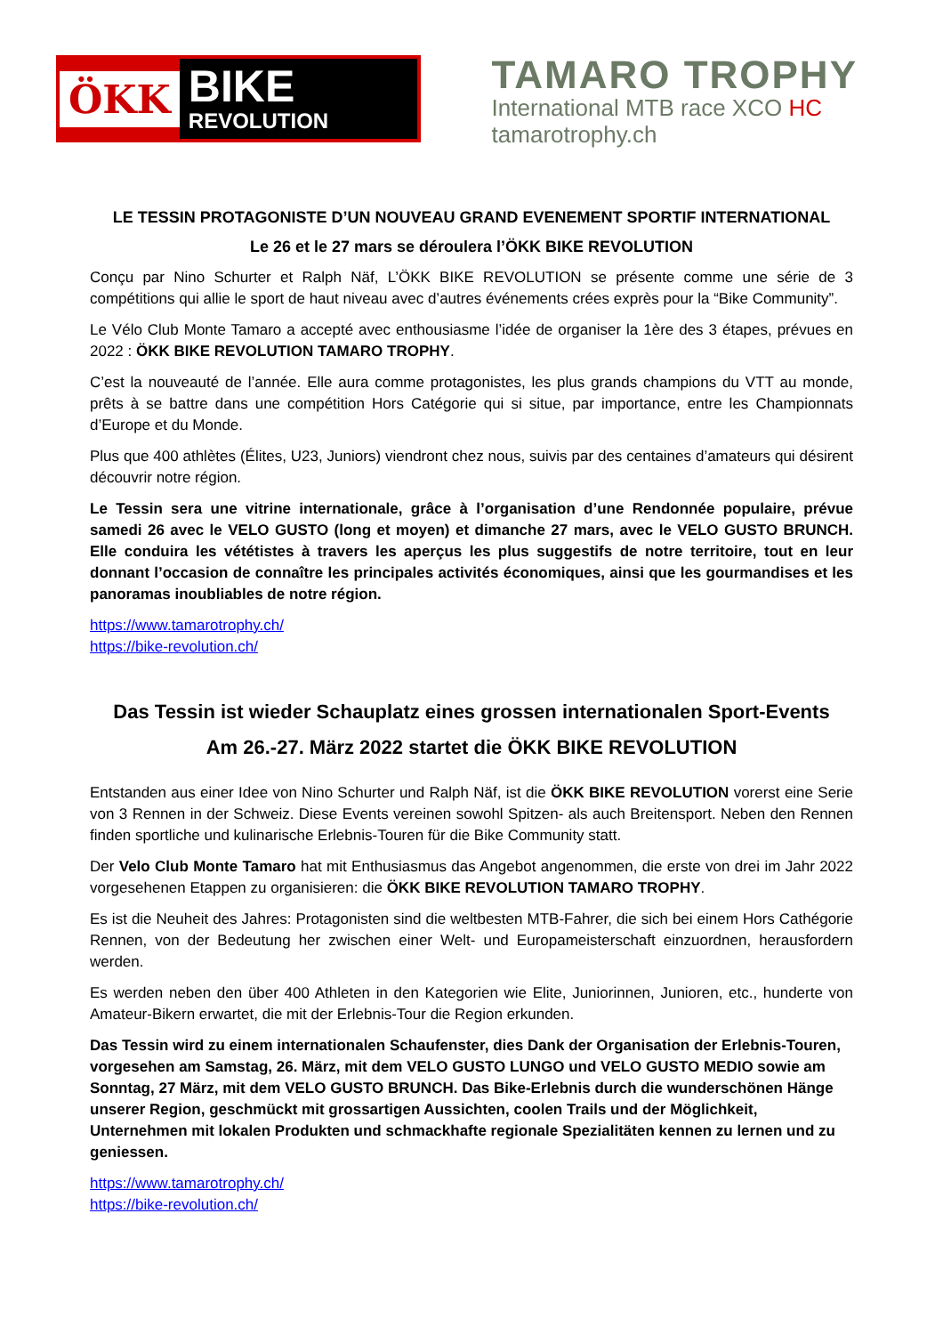ÖKK
BIKE
REVOLUTION
TAMARO TROPHY
International MTB race XCO HC
tamarotrophy.ch
LE TESSIN PROTAGONISTE D’UN NOUVEAU GRAND EVENEMENT SPORTIF INTERNATIONAL
Le 26 et le 27 mars se déroulera l’ÖKK BIKE REVOLUTION
Conçu par Nino Schurter et Ralph Näf, L’ÖKK BIKE REVOLUTION se présente comme une série de 3 compétitions qui allie le sport de haut niveau avec d’autres événements crées exprès pour la “Bike Community”.
Le Vélo Club Monte Tamaro a accepté avec enthousiasme l’idée de organiser la 1ère des 3 étapes, prévues en 2022 : ÖKK BIKE REVOLUTION TAMARO TROPHY.
C’est la nouveauté de l’année. Elle aura comme protagonistes, les plus grands champions du VTT au monde, prêts à se battre dans une compétition Hors Catégorie qui si situe, par importance, entre les Championnats d’Europe et du Monde.
Plus que 400 athlètes (Élites, U23, Juniors) viendront chez nous, suivis par des centaines d’amateurs qui désirent découvrir notre région.
Le Tessin sera une vitrine internationale, grâce à l’organisation d’une Rendonnée populaire, prévue samedi 26 avec le VELO GUSTO (long et moyen) et dimanche 27 mars, avec le VELO GUSTO BRUNCH. Elle conduira les vététistes à travers les aperçus les plus suggestifs de notre territoire, tout en leur donnant l’occasion de connaître les principales activités économiques, ainsi que les gourmandises et les panoramas inoubliables de notre région.
https://www.tamarotrophy.ch/
https://bike-revolution.ch/
Das Tessin ist wieder Schauplatz eines grossen internationalen Sport-Events
Am 26.-27. März 2022 startet die ÖKK BIKE REVOLUTION
Entstanden aus einer Idee von Nino Schurter und Ralph Näf, ist die ÖKK BIKE REVOLUTION vorerst eine Serie von 3 Rennen in der Schweiz. Diese Events vereinen sowohl Spitzen- als auch Breitensport. Neben den Rennen finden sportliche und kulinarische Erlebnis-Touren für die Bike Community statt.
Der Velo Club Monte Tamaro hat mit Enthusiasmus das Angebot angenommen, die erste von drei im Jahr 2022 vorgesehenen Etappen zu organisieren: die ÖKK BIKE REVOLUTION TAMARO TROPHY.
Es ist die Neuheit des Jahres: Protagonisten sind die weltbesten MTB-Fahrer, die sich bei einem Hors Cathégorie Rennen, von der Bedeutung her zwischen einer Welt- und Europameisterschaft einzuordnen, herausfordern werden.
Es werden neben den über 400 Athleten in den Kategorien wie Elite, Juniorinnen, Junioren, etc., hunderte von Amateur-Bikern erwartet, die mit der Erlebnis-Tour die Region erkunden.
Das Tessin wird zu einem internationalen Schaufenster, dies Dank der Organisation der Erlebnis-Touren, vorgesehen am Samstag, 26. März, mit dem VELO GUSTO LUNGO und VELO GUSTO MEDIO sowie am Sonntag, 27 März, mit dem VELO GUSTO BRUNCH. Das Bike-Erlebnis durch die wunderschönen Hänge unserer Region, geschmückt mit grossartigen Aussichten, coolen Trails und der Möglichkeit, Unternehmen mit lokalen Produkten und schmackhafte regionale Spezialitäten kennen zu lernen und zu geniessen.
https://www.tamarotrophy.ch/
https://bike-revolution.ch/